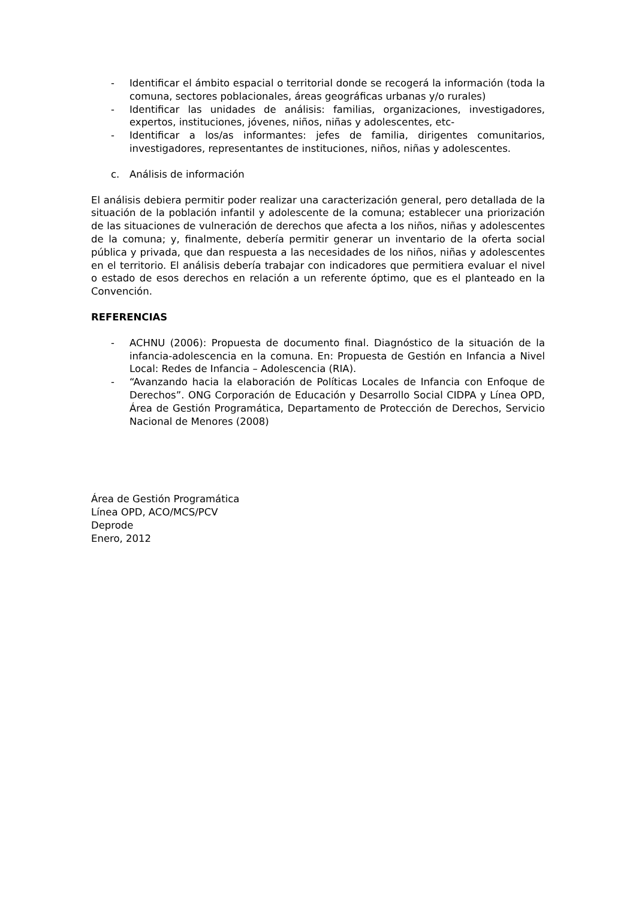- Identificar el ámbito espacial o territorial donde se recogerá la información (toda la comuna, sectores poblacionales, áreas geográficas urbanas y/o rurales)
- Identificar las unidades de análisis: familias, organizaciones, investigadores, expertos, instituciones, jóvenes, niños, niñas y adolescentes, etc-
- Identificar a los/as informantes: jefes de familia, dirigentes comunitarios, investigadores, representantes de instituciones, niños, niñas y adolescentes.
c. Análisis de información
El análisis debiera permitir poder realizar una caracterización general, pero detallada de la situación de la población infantil y adolescente de la comuna; establecer una priorización de las situaciones de vulneración de derechos que afecta a los niños, niñas y adolescentes de la comuna; y, finalmente, debería permitir generar un inventario de la oferta social pública y privada, que dan respuesta a las necesidades de los niños, niñas y adolescentes en el territorio. El análisis debería trabajar con indicadores que permitiera evaluar el nivel o estado de esos derechos en relación a un referente óptimo, que es el planteado en la Convención.
REFERENCIAS
- ACHNU (2006): Propuesta de documento final. Diagnóstico de la situación de la infancia-adolescencia en la comuna. En: Propuesta de Gestión en Infancia a Nivel Local: Redes de Infancia – Adolescencia (RIA).
- “Avanzando hacia la elaboración de Políticas Locales de Infancia con Enfoque de Derechos”. ONG Corporación de Educación y Desarrollo Social CIDPA y Línea OPD, Área de Gestión Programática, Departamento de Protección de Derechos, Servicio Nacional de Menores (2008)
Área de Gestión Programática
Línea OPD, ACO/MCS/PCV
Deprode
Enero, 2012